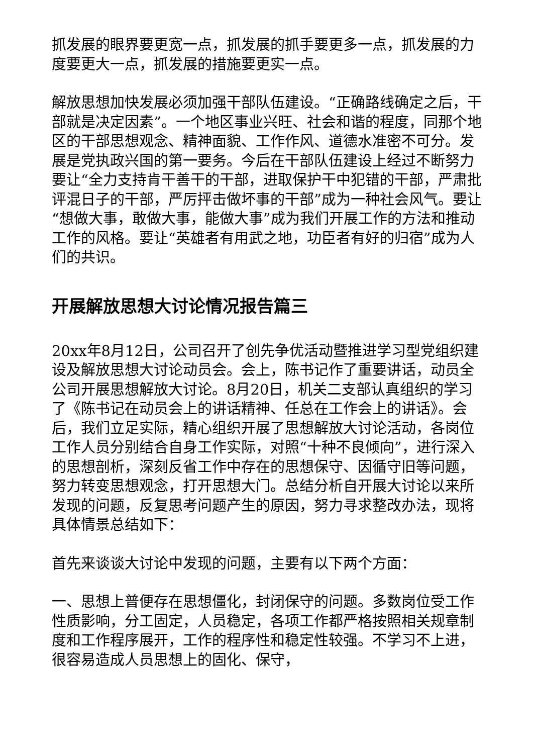抓发展的眼界要更宽一点，抓发展的抓手要更多一点，抓发展的力度要更大一点，抓发展的措施要更实一点。
解放思想加快发展必须加强干部队伍建设。“正确路线确定之后，干部就是决定因素”。一个地区事业兴旺、社会和谐的程度，同那个地区的干部思想观念、精神面貌、工作作风、道德水准密不可分。发展是党执政兴国的第一要务。今后在干部队伍建设上经过不断努力要让“全力支持肯干善干的干部，进取保护干中犯错的干部，严肃批评混日子的干部，严厉抨击做坏事的干部”成为一种社会风气。要让“想做大事，敢做大事，能做大事”成为我们开展工作的方法和推动工作的风格。要让“英雄者有用武之地，功臣者有好的归宿”成为人们的共识。
开展解放思想大讨论情况报告篇三
20xx年8月12日，公司召开了创先争优活动暨推进学习型党组织建设及解放思想大讨论动员会。会上，陈书记作了重要讲话，动员全公司开展思想解放大讨论。8月20日，机关二支部认真组织的学习了《陈书记在动员会上的讲话精神、任总在工作会上的讲话》。会后，我们立足实际，精心组织开展了思想解放大讨论活动，各岗位工作人员分别结合自身工作实际，对照“十种不良倾向”，进行深入的思想剖析，深刻反省工作中存在的思想保守、因循守旧等问题，努力转变思想观念，打开思想大门。总结分析自开展大讨论以来所发现的问题，反复思考问题产生的原因，努力寻求整改办法，现将具体情景总结如下：
首先来谈谈大讨论中发现的问题，主要有以下两个方面：
一、思想上普便存在思想僵化，封闭保守的问题。多数岗位受工作性质影响，分工固定，人员稳定，各项工作都严格按照相关规章制度和工作程序展开，工作的程序性和稳定性较强。不学习不上进，很容易造成人员思想上的固化、保守，